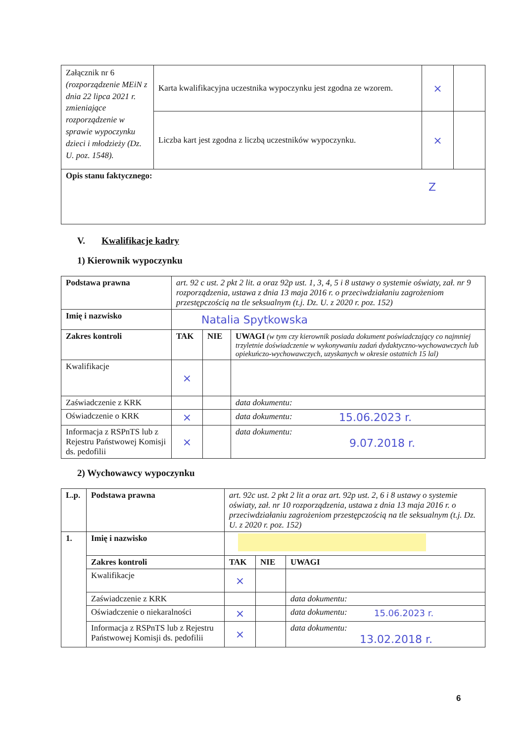| Załącznik nr 6 (rozporządzenie MEiN z dnia 22 lipca 2021 r. zmieniające rozporządzenie w sprawie wypoczynku dzieci i młodzieży (Dz. U. poz. 1548). | Karta kwalifikacyjna uczestnika wypoczynku jest zgodna ze wzorem. | × | |
| | Liczba kart jest zgodna z liczbą uczestników wypoczynku. | × | |
| Opis stanu faktycznego: Z | | | |
V. Kwalifikacje kadry
1) Kierownik wypoczynku
| Podstawa prawna | art. 92 c ust. 2 pkt 2 lit. a oraz 92p ust. 1, 3, 4, 5 i 8 ustawy o systemie oświaty, zał. nr 9 rozporządzenia, ustawa z dnia 13 maja 2016 r. o przeciwdziałaniu zagrożeniom przestępczością na tle seksualnym (t.j. Dz. U. z 2020 r. poz. 152) | | |
| Imię i nazwisko | Natalia Spytkowska | | |
| Zakres kontroli | TAK | NIE | UWAGI (w tym czy kierownik posiada dokument poświadczający co najmniej trzyletnie doświadczenie w wykonywaniu zadań dydaktyczno-wychowawczych lub opiekuńczo-wychowawczych, uzyskanych w okresie ostatnich 15 lal) |
| Kwalifikacje | × | | |
| Zaświadczenie z KRK | | | data dokumentu: |
| Oświadczenie o KRK | × | | data dokumentu: 15.06.2023 r. |
| Informacja z RSPnTS lub z Rejestru Państwowej Komisji ds. pedofilii | × | | data dokumentu: 9.07.2018 r. |
2) Wychowawcy wypoczynku
| L.p. | Podstawa prawna | art. 92c ust. 2 pkt 2 lit a oraz art. 92p ust. 2, 6 i 8 ustawy o systemie oświaty, zał. nr 10 rozporządzenia, ustawa z dnia 13 maja 2016 r. o przeciwdziałaniu zagrożeniom przestępczością na tle seksualnym (t.j. Dz. U. z 2020 r. poz. 152) | | |
| 1. | Imię i nazwisko | | | |
| | Zakres kontroli | TAK | NIE | UWAGI |
| | Kwalifikacje | × | | |
| | Zaświadczenie z KRK | | | data dokumentu: |
| | Oświadczenie o niekaralności | × | | data dokumentu: 15.06.2023 r. |
| | Informacja z RSPnTS lub z Rejestru Państwowej Komisji ds. pedofilii | × | | data dokumentu: 13.02.2018 r. |
6